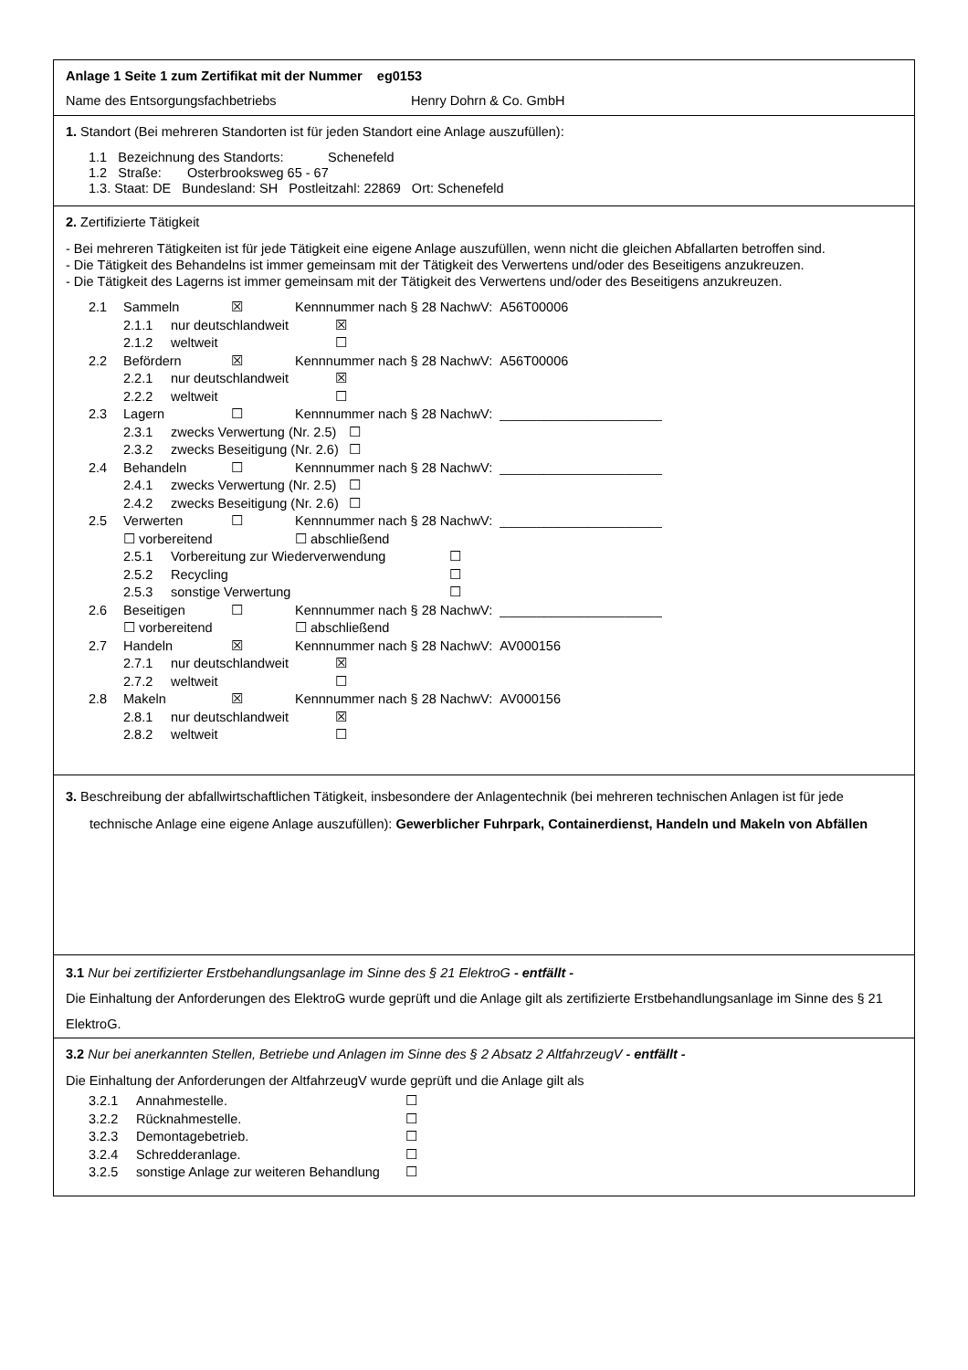Anlage 1 Seite 1 zum Zertifikat mit der Nummer eg0153
Name des Entsorgungsfachbetriebs Henry Dohrn & Co. GmbH
1. Standort (Bei mehreren Standorten ist für jeden Standort eine Anlage auszufüllen):
1.1 Bezeichnung des Standorts: Schenefeld
1.2 Straße: Osterbrooksweg 65 - 67
1.3. Staat: DE Bundesland: SH Postleitzahl: 22869 Ort: Schenefeld
2. Zertifizierte Tätigkeit
- Bei mehreren Tätigkeiten ist für jede Tätigkeit eine eigene Anlage auszufüllen, wenn nicht die gleichen Abfallarten betroffen sind.
- Die Tätigkeit des Behandelns ist immer gemeinsam mit der Tätigkeit des Verwertens und/oder des Beseitigens anzukreuzen.
- Die Tätigkeit des Lagerns ist immer gemeinsam mit der Tätigkeit des Verwertens und/oder des Beseitigens anzukreuzen.
2.1 Sammeln ☒ Kennnummer nach § 28 NachwV: A56T00006
2.1.1 nur deutschlandweit ☒
2.1.2 weltweit ☐
2.2 Befördern ☒ Kennnummer nach § 28 NachwV: A56T00006
2.2.1 nur deutschlandweit ☒
2.2.2 weltweit ☐
2.3 Lagern ☐ Kennnummer nach § 28 NachwV: ______________________
2.3.1 zwecks Verwertung (Nr. 2.5) ☐
2.3.2 zwecks Beseitigung (Nr. 2.6) ☐
2.4 Behandeln ☐ Kennnummer nach § 28 NachwV: ______________________
2.4.1 zwecks Verwertung (Nr. 2.5) ☐
2.4.2 zwecks Beseitigung (Nr. 2.6) ☐
2.5 Verwerten ☐ Kennnummer nach § 28 NachwV: ______________________
☐ vorbereitend ☐ abschließend
2.5.1 Vorbereitung zur Wiederverwendung ☐
2.5.2 Recycling ☐
2.5.3 sonstige Verwertung ☐
2.6 Beseitigen ☐ Kennnummer nach § 28 NachwV: ______________________
☐ vorbereitend ☐ abschließend
2.7 Handeln ☒ Kennnummer nach § 28 NachwV: AV000156
2.7.1 nur deutschlandweit ☒
2.7.2 weltweit ☐
2.8 Makeln ☒ Kennnummer nach § 28 NachwV: AV000156
2.8.1 nur deutschlandweit ☒
2.8.2 weltweit ☐
3. Beschreibung der abfallwirtschaftlichen Tätigkeit, insbesondere der Anlagentechnik (bei mehreren technischen Anlagen ist für jede technische Anlage eine eigene Anlage auszufüllen): Gewerblicher Fuhrpark, Containerdienst, Handeln und Makeln von Abfällen
3.1 Nur bei zertifizierter Erstbehandlungsanlage im Sinne des § 21 ElektroG - entfällt -
Die Einhaltung der Anforderungen des ElektroG wurde geprüft und die Anlage gilt als zertifizierte Erstbehandlungsanlage im Sinne des § 21 ElektroG.
3.2 Nur bei anerkannten Stellen, Betriebe und Anlagen im Sinne des § 2 Absatz 2 AltfahrzeugV - entfällt -
Die Einhaltung der Anforderungen der AltfahrzeugV wurde geprüft und die Anlage gilt als
3.2.1 Annahmestelle. ☐
3.2.2 Rücknahmestelle. ☐
3.2.3 Demontagebetrieb. ☐
3.2.4 Schredderanlage. ☐
3.2.5 sonstige Anlage zur weiteren Behandlung ☐